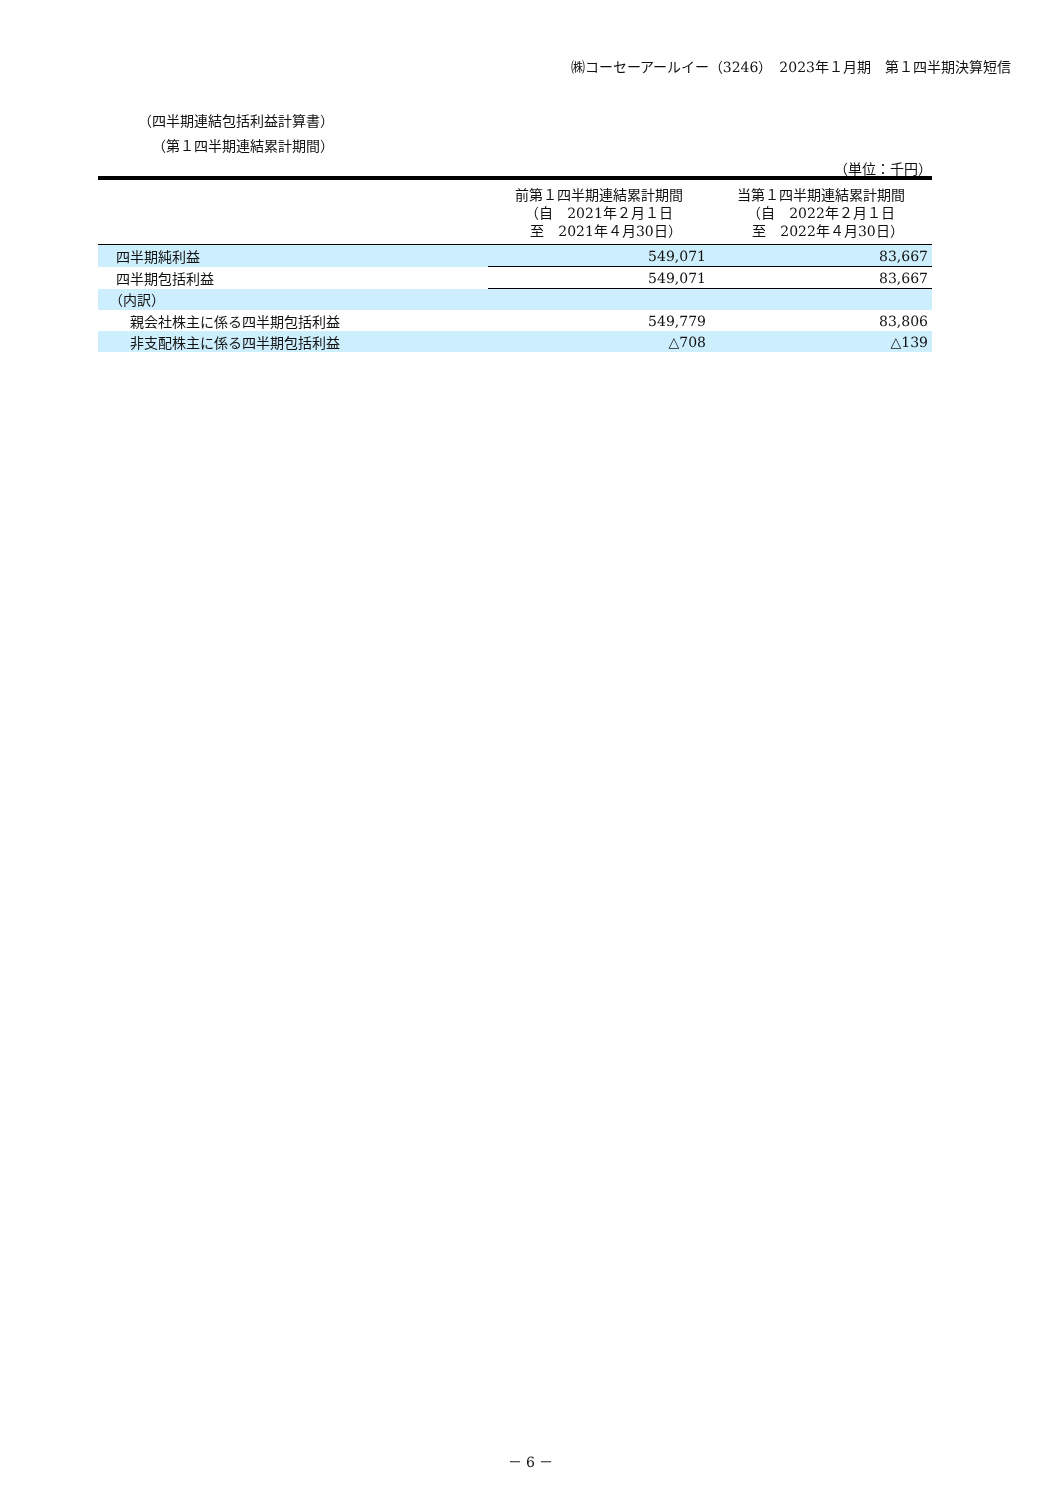㈱コーセーアールイー（3246）　2023年１月期　第１四半期決算短信
（四半期連結包括利益計算書）
（第１四半期連結累計期間）
（単位：千円）
| | 前第１四半期連結累計期間 （自 2021年２月１日 至 2021年４月30日） | 当第１四半期連結累計期間 （自 2022年２月１日 至 2022年４月30日） |
| --- | --- | --- |
| 四半期純利益 | 549,071 | 83,667 |
| 四半期包括利益 | 549,071 | 83,667 |
| （内訳） | | |
| 親会社株主に係る四半期包括利益 | 549,779 | 83,806 |
| 非支配株主に係る四半期包括利益 | △708 | △139 |
－ 6 －